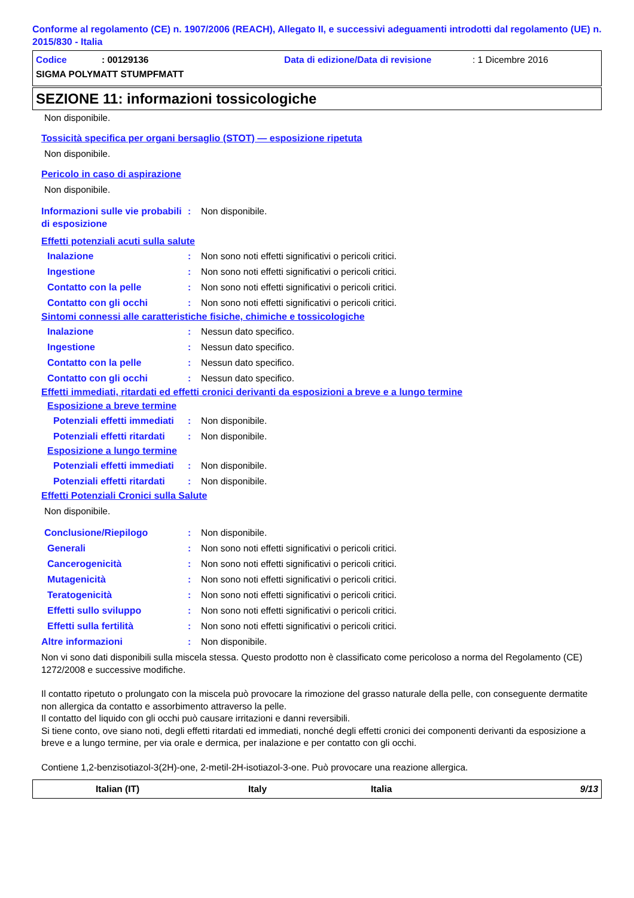Conforme al regolamento (CE) n. 1907/2006 (REACH), Allegato II, e successivi adeguamenti introdotti dal regolamento (UE) n. 2015/830 - Italia
Codice: 00129136 Data di edizione/Data di revisione: 1 Dicembre 2016
SIGMA POLYMATT STUMPFMATT
SEZIONE 11: informazioni tossicologiche
Non disponibile.
Tossicità specifica per organi bersaglio (STOT) — esposizione ripetuta
Non disponibile.
Pericolo in caso di aspirazione
Non disponibile.
Informazioni sulle vie probabili di esposizione
: Non disponibile.
Effetti potenziali acuti sulla salute
Inalazione : Non sono noti effetti significativi o pericoli critici.
Ingestione : Non sono noti effetti significativi o pericoli critici.
Contatto con la pelle : Non sono noti effetti significativi o pericoli critici.
Contatto con gli occhi : Non sono noti effetti significativi o pericoli critici.
Sintomi connessi alle caratteristiche fisiche, chimiche e tossicologiche
Inalazione : Nessun dato specifico.
Ingestione : Nessun dato specifico.
Contatto con la pelle : Nessun dato specifico.
Contatto con gli occhi : Nessun dato specifico.
Effetti immediati, ritardati ed effetti cronici derivanti da esposizioni a breve e a lungo termine
Esposizione a breve termine
Potenziali effetti immediati
: Non disponibile.
Potenziali effetti ritardati
: Non disponibile.
Esposizione a lungo termine
Potenziali effetti immediati
: Non disponibile.
Potenziali effetti ritardati
: Non disponibile.
Effetti Potenziali Cronici sulla Salute
Non disponibile.
Conclusione/Riepilogo : Non disponibile.
Generali : Non sono noti effetti significativi o pericoli critici.
Cancerogenicità : Non sono noti effetti significativi o pericoli critici.
Mutagenicità : Non sono noti effetti significativi o pericoli critici.
Teratogenicità : Non sono noti effetti significativi o pericoli critici.
Effetti sullo sviluppo : Non sono noti effetti significativi o pericoli critici.
Effetti sulla fertilità : Non sono noti effetti significativi o pericoli critici.
Altre informazioni : Non disponibile.
Non vi sono dati disponibili sulla miscela stessa. Questo prodotto non è classificato come pericoloso a norma del Regolamento (CE) 1272/2008 e successive modifiche.
Il contatto ripetuto o prolungato con la miscela può provocare la rimozione del grasso naturale della pelle, con conseguente dermatite non allergica da contatto e assorbimento attraverso la pelle.
Il contatto del liquido con gli occhi può causare irritazioni e danni reversibili.
Si tiene conto, ove siano noti, degli effetti ritardati ed immediati, nonché degli effetti cronici dei componenti derivanti da esposizione a breve e a lungo termine, per via orale e dermica, per inalazione e per contatto con gli occhi.
Contiene 1,2-benzisotiazol-3(2H)-one, 2-metil-2H-isotiazol-3-one. Può provocare una reazione allergica.
Italian (IT) Italy Italia 9/13